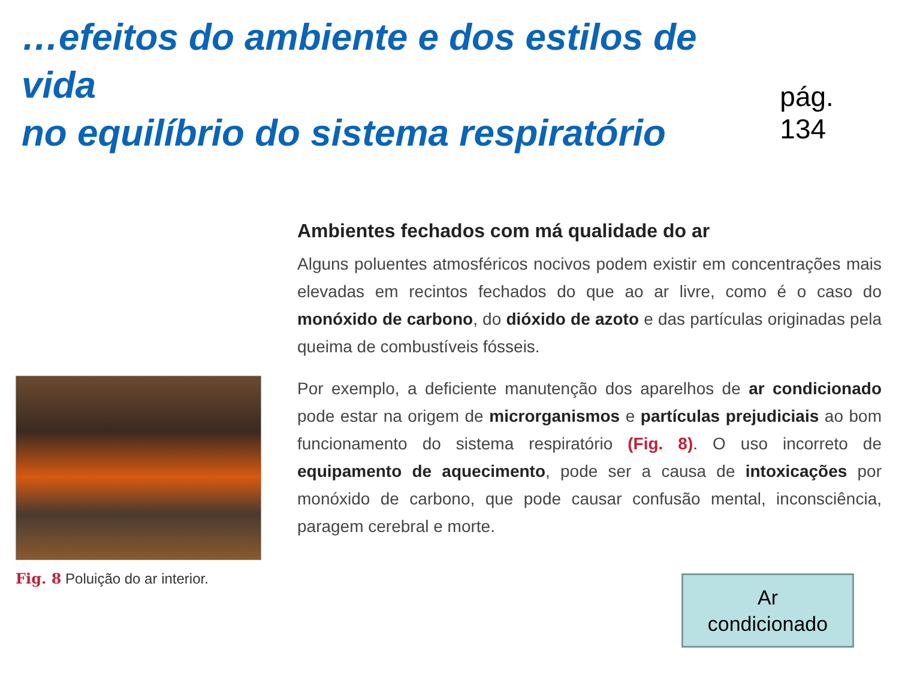…efeitos do ambiente e dos estilos de vida
no equilíbrio do sistema respiratório
pág. 134
Fig. 8 Poluição do ar interior.
Ambientes fechados com má qualidade do ar
Alguns poluentes atmosféricos nocivos podem existir em concentrações mais elevadas em recintos fechados do que ao ar livre, como é o caso do monóxido de carbono, do dióxido de azoto e das partículas originadas pela queima de combustíveis fósseis.
Por exemplo, a deficiente manutenção dos aparelhos de ar condicionado pode estar na origem de microrganismos e partículas prejudiciais ao bom funcionamento do sistema respiratório (Fig. 8). O uso incorreto de equipamento de aquecimento, pode ser a causa de intoxicações por monóxido de carbono, que pode causar confusão mental, inconsciência, paragem cerebral e morte.
Ar
condicionado